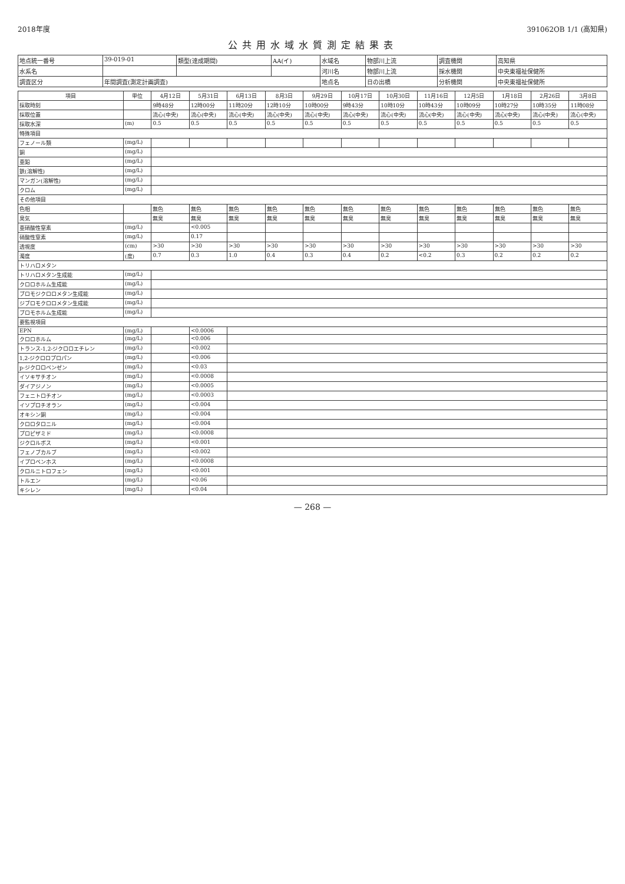2018年度 391062OB 1/1 (高知県)
公共用水域水質測定結果表
| 地点統一番号 | 39-019-01 | 類型(達成期間) | AA(イ) | 水域名 | 物部川上流 | 調査機関 | 高知県 |
| 水系名 | | | | 河川名 | 物部川上流 | 採水機関 | 中央東福祉保健所 |
| 調査区分 | 年間調査(測定計画調査) | | | 地点名 | 日の出橋 | 分析機関 | 中央東福祉保健所 |
| 項目 | 単位 | 4月12日 | 5月31日 | 6月13日 | 8月3日 | 9月29日 | 10月17日 | 10月30日 | 11月16日 | 12月5日 | 1月18日 | 2月26日 | 3月8日 |
| --- | --- | --- | --- | --- | --- | --- | --- | --- | --- | --- | --- | --- | --- |
| 採取時刻 | | 9時48分 | 12時00分 | 11時20分 | 12時10分 | 10時00分 | 9時43分 | 10時10分 | 10時43分 | 10時09分 | 10時27分 | 10時35分 | 11時08分 |
| 採取位置 | | 流心(中央) | 流心(中央) | 流心(中央) | 流心(中央) | 流心(中央) | 流心(中央) | 流心(中央) | 流心(中央) | 流心(中央) | 流心(中央) | 流心(中央) | 流心(中央) |
| 採取水深 | (m) | 0.5 | 0.5 | 0.5 | 0.5 | 0.5 | 0.5 | 0.5 | 0.5 | 0.5 | 0.5 | 0.5 | 0.5 |
| 特殊項目 | | | | | | | | | | | | | |
| フェノール類 | (mg/L) | | | | | | | | | | | | |
| 銅 | (mg/L) | | | | | | | | | | | | |
| 亜鉛 | (mg/L) | | | | | | | | | | | | |
| 鉄(溶解性) | (mg/L) | | | | | | | | | | | | |
| マンガン(溶解性) | (mg/L) | | | | | | | | | | | | |
| クロム | (mg/L) | | | | | | | | | | | | |
| その他項目 | | | | | | | | | | | | | |
| 色相 | | 無色 | 無色 | 無色 | 無色 | 無色 | 無色 | 無色 | 無色 | 無色 | 無色 | 無色 | 無色 |
| 臭気 | | 無臭 | 無臭 | 無臭 | 無臭 | 無臭 | 無臭 | 無臭 | 無臭 | 無臭 | 無臭 | 無臭 | 無臭 |
| 亜硝酸性窒素 | (mg/L) | | <0.005 | | | | | | | | | | |
| 硝酸性窒素 | (mg/L) | | 0.17 | | | | | | | | | | |
| 透視度 | (cm) | >30 | >30 | >30 | >30 | >30 | >30 | >30 | >30 | >30 | >30 | >30 | >30 |
| 濁度 | (度) | 0.7 | 0.3 | 1.0 | 0.4 | 0.3 | 0.4 | 0.2 | <0.2 | 0.3 | 0.2 | 0.2 | 0.2 |
| トリハロメタン | | | | | | | | | | | | | |
| トリハロメタン生成能 | (mg/L) | | | | | | | | | | | | |
| クロロホルム生成能 | (mg/L) | | | | | | | | | | | | |
| ブロモジクロロメタン生成能 | (mg/L) | | | | | | | | | | | | |
| ジブロモクロロメタン生成能 | (mg/L) | | | | | | | | | | | | |
| ブロモホルム生成能 | (mg/L) | | | | | | | | | | | | |
| 要監視項目 | | | | | | | | | | | | | |
| EPN | (mg/L) | | <0.0006 | | | | | | | | | | |
| クロロホルム | (mg/L) | | <0.006 | | | | | | | | | | |
| トランス-1,2-ジクロロエチレン | (mg/L) | | <0.002 | | | | | | | | | | |
| 1,2-ジクロロプロパン | (mg/L) | | <0.006 | | | | | | | | | | |
| p-ジクロロベンゼン | (mg/L) | | <0.03 | | | | | | | | | | |
| イソキサチオン | (mg/L) | | <0.0008 | | | | | | | | | | |
| ダイアジノン | (mg/L) | | <0.0005 | | | | | | | | | | |
| フェニトロチオン | (mg/L) | | <0.0003 | | | | | | | | | | |
| イソプロチオラン | (mg/L) | | <0.004 | | | | | | | | | | |
| オキシン銅 | (mg/L) | | <0.004 | | | | | | | | | | |
| クロロタロニル | (mg/L) | | <0.004 | | | | | | | | | | |
| プロピザミド | (mg/L) | | <0.0008 | | | | | | | | | | |
| ジクロルボス | (mg/L) | | <0.001 | | | | | | | | | | |
| フェノブカルブ | (mg/L) | | <0.002 | | | | | | | | | | |
| イプロベンホス | (mg/L) | | <0.0008 | | | | | | | | | | |
| クロルニトロフェン | (mg/L) | | <0.001 | | | | | | | | | | |
| トルエン | (mg/L) | | <0.06 | | | | | | | | | | |
| キシレン | (mg/L) | | <0.04 | | | | | | | | | | |
— 268 —